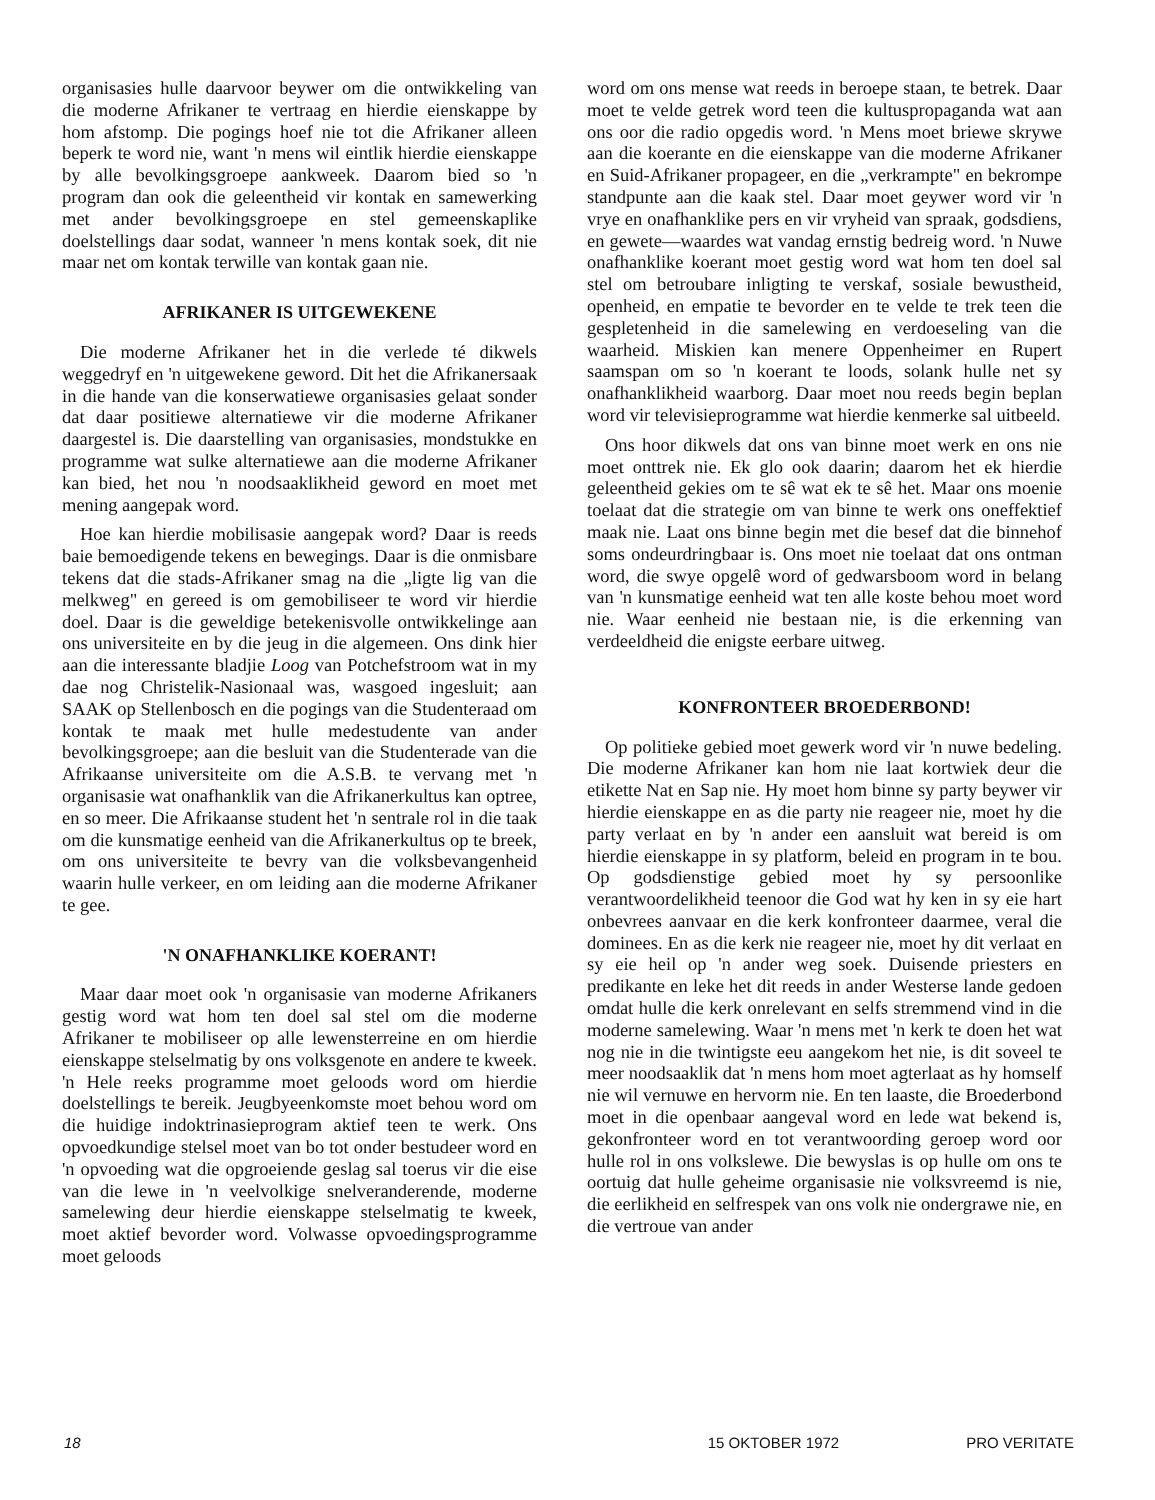organisasies hulle daarvoor beywer om die ontwikkeling van die moderne Afrikaner te vertraag en hierdie eienskappe by hom afstomp. Die pogings hoef nie tot die Afrikaner alleen beperk te word nie, want 'n mens wil eintlik hierdie eienskappe by alle bevolkingsgroepe aankweek. Daarom bied so 'n program dan ook die geleentheid vir kontak en samewerking met ander bevolkingsgroepe en stel gemeenskaplike doelstellings daar sodat, wanneer 'n mens kontak soek, dit nie maar net om kontak terwille van kontak gaan nie.
AFRIKANER IS UITGEWEKENE
Die moderne Afrikaner het in die verlede té dikwels weggedryf en 'n uitgewekene geword. Dit het die Afrikanersaak in die hande van die konserwatiewe organisasies gelaat sonder dat daar positiewe alternatiewe vir die moderne Afrikaner daargestel is. Die daarstelling van organisasies, mondstukke en programme wat sulke alternatiewe aan die moderne Afrikaner kan bied, het nou 'n noodsaaklikheid geword en moet met mening aangepak word.
Hoe kan hierdie mobilisasie aangepak word? Daar is reeds baie bemoedigende tekens en bewegings. Daar is die onmisbare tekens dat die stads-Afrikaner smag na die „ligte lig van die melkweg" en gereed is om gemobiliseer te word vir hierdie doel. Daar is die geweldige betekenisvolle ontwikkelinge aan ons universiteite en by die jeug in die algemeen. Ons dink hier aan die interessante bladjie Loog van Potchefstroom wat in my dae nog Christelik-Nasionaal was, wasgoed ingesluit; aan SAAK op Stellenbosch en die pogings van die Studenteraad om kontak te maak met hulle medestudente van ander bevolkingsgroepe; aan die besluit van die Studenterade van die Afrikaanse universiteite om die A.S.B. te vervang met 'n organisasie wat onafhanklik van die Afrikanerkultus kan optree, en so meer. Die Afrikaanse student het 'n sentrale rol in die taak om die kunsmatige eenheid van die Afrikanerkultus op te breek, om ons universiteite te bevry van die volksbevangenheid waarin hulle verkeer, en om leiding aan die moderne Afrikaner te gee.
'N ONAFHANKLIKE KOERANT!
Maar daar moet ook 'n organisasie van moderne Afrikaners gestig word wat hom ten doel sal stel om die moderne Afrikaner te mobiliseer op alle lewensterreine en om hierdie eienskappe stelselmatig by ons volksgenote en andere te kweek. 'n Hele reeks programme moet geloods word om hierdie doelstellings te bereik. Jeugbyeenkomste moet behou word om die huidige indoktrinasieprogram aktief teen te werk. Ons opvoedkundige stelsel moet van bo tot onder bestudeer word en 'n opvoeding wat die opgroeiende geslag sal toerus vir die eise van die lewe in 'n veelvolkige snelveranderende, moderne samelewing deur hierdie eienskappe stelselmatig te kweek, moet aktief bevorder word. Volwasse opvoedingsprogramme moet geloods
word om ons mense wat reeds in beroepe staan, te betrek. Daar moet te velde getrek word teen die kultuspropaganda wat aan ons oor die radio opgedis word. 'n Mens moet briewe skrywe aan die koerante en die eienskappe van die moderne Afrikaner en Suid-Afrikaner propageer, en die „verkrampte" en bekrompe standpunte aan die kaak stel. Daar moet geywer word vir 'n vrye en onafhanklike pers en vir vryheid van spraak, godsdiens, en gewete—waardes wat vandag ernstig bedreig word. 'n Nuwe onafhanklike koerant moet gestig word wat hom ten doel sal stel om betroubare inligting te verskaf, sosiale bewustheid, openheid, en empatie te bevorder en te velde te trek teen die gespletenheid in die samelewing en verdoeseling van die waarheid. Miskien kan menere Oppenheimer en Rupert saamspan om so 'n koerant te loods, solank hulle net sy onafhanklikheid waarborg. Daar moet nou reeds begin beplan word vir televisieprogramme wat hierdie kenmerke sal uitbeeld.
Ons hoor dikwels dat ons van binne moet werk en ons nie moet onttrek nie. Ek glo ook daarin; daarom het ek hierdie geleentheid gekies om te sê wat ek te sê het. Maar ons moenie toelaat dat die strategie om van binne te werk ons oneffektief maak nie. Laat ons binne begin met die besef dat die binnehof soms ondeurdringbaar is. Ons moet nie toelaat dat ons ontman word, die swye opgelê word of gedwarsboom word in belang van 'n kunsmatige eenheid wat ten alle koste behou moet word nie. Waar eenheid nie bestaan nie, is die erkenning van verdeeldheid die enigste eerbare uitweg.
KONFRONTEER BROEDERBOND!
Op politieke gebied moet gewerk word vir 'n nuwe bedeling. Die moderne Afrikaner kan hom nie laat kortwiek deur die etikette Nat en Sap nie. Hy moet hom binne sy party beywer vir hierdie eienskappe en as die party nie reageer nie, moet hy die party verlaat en by 'n ander een aansluit wat bereid is om hierdie eienskappe in sy platform, beleid en program in te bou. Op godsdienstige gebied moet hy sy persoonlike verantwoordelikheid teenoor die God wat hy ken in sy eie hart onbevrees aanvaar en die kerk konfronteer daarmee, veral die dominees. En as die kerk nie reageer nie, moet hy dit verlaat en sy eie heil op 'n ander weg soek. Duisende priesters en predikante en leke het dit reeds in ander Westerse lande gedoen omdat hulle die kerk onrelevant en selfs stremmend vind in die moderne samelewing. Waar 'n mens met 'n kerk te doen het wat nog nie in die twintigste eeu aangekom het nie, is dit soveel te meer noodsaaklik dat 'n mens hom moet agterlaat as hy homself nie wil vernuwe en hervorm nie. En ten laaste, die Broederbond moet in die openbaar aangeval word en lede wat bekend is, gekonfronteer word en tot verantwoording geroep word oor hulle rol in ons volkslewe. Die bewyslas is op hulle om ons te oortuig dat hulle geheime organisasie nie volksvreemd is nie, die eerlikheid en selfrespek van ons volk nie ondergrawe nie, en die vertroue van ander
18 15 OKTOBER 1972 PRO VERITATE